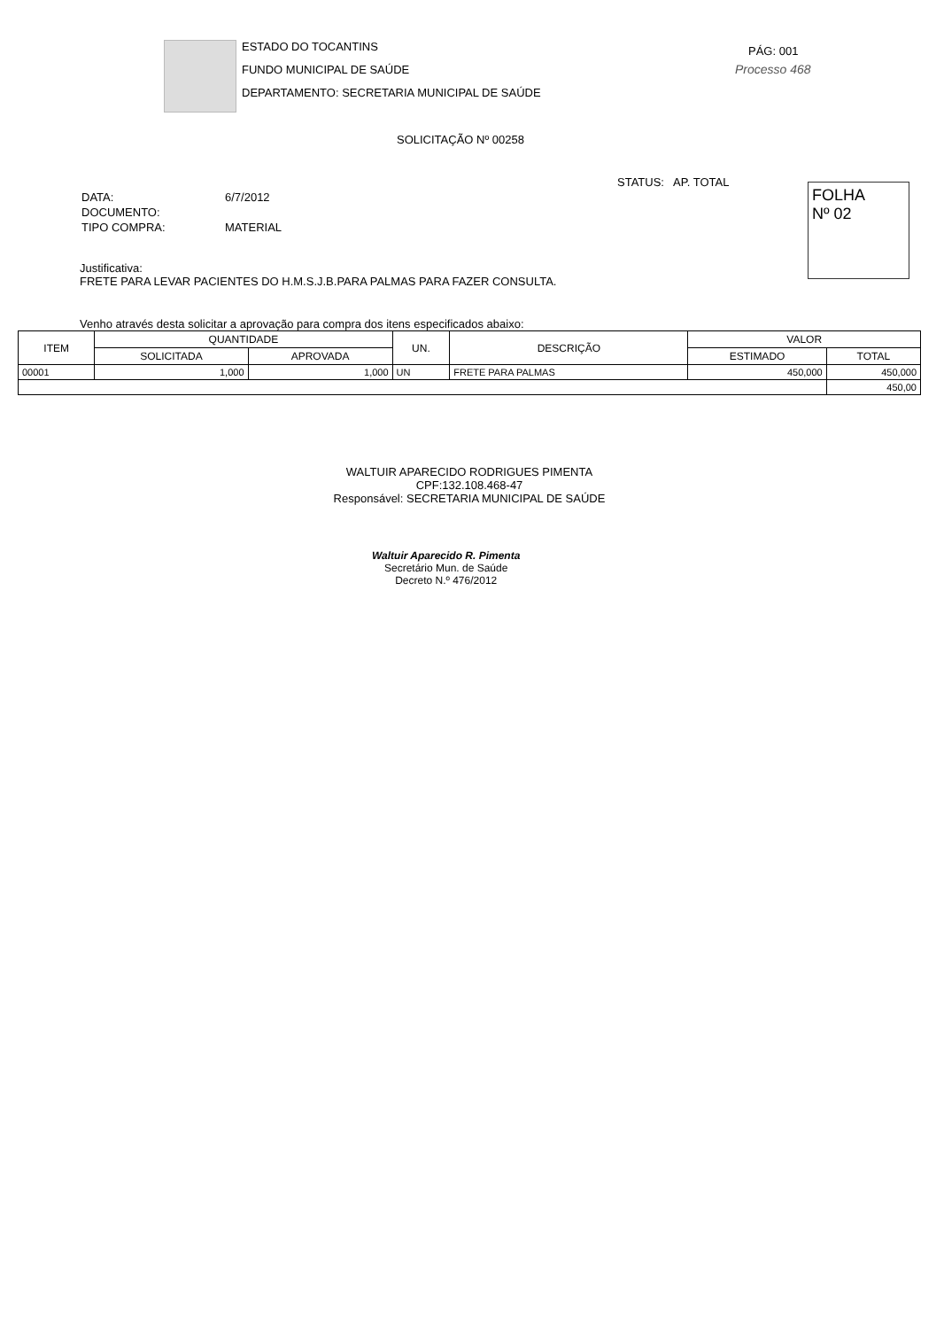ESTADO DO TOCANTINS
FUNDO MUNICIPAL DE SAÚDE
DEPARTAMENTO: SECRETARIA MUNICIPAL DE SAÚDE
PÁG: 001
Processo 468
SOLICITAÇÃO Nº 00258
STATUS: AP. TOTAL
FOLHA
Nº 02
| DATA: | 6/7/2012 |
| DOCUMENTO: | |
| TIPO COMPRA: | MATERIAL |
Justificativa:
FRETE PARA LEVAR PACIENTES DO H.M.S.J.B.PARA PALMAS PARA FAZER CONSULTA.
Venho através desta solicitar a aprovação para compra dos itens especificados abaixo:
| ITEM | QUANTIDADE | | UN. | DESCRIÇÃO | VALOR | |
| --- | --- | --- | --- | --- | --- | --- |
| | SOLICITADA | APROVADA | | | ESTIMADO | TOTAL |
| 00001 | 1,000 | 1,000 | UN | FRETE PARA PALMAS | 450,000 | 450,000 |
| | | | | | | 450,00 |
WALTUIR APARECIDO RODRIGUES PIMENTA
CPF:132.108.468-47
Responsável: SECRETARIA MUNICIPAL DE SAÚDE
Waltuir Aparecido R. Pimenta
Secretário Mun. de Saúde
Decreto N.º 476/2012